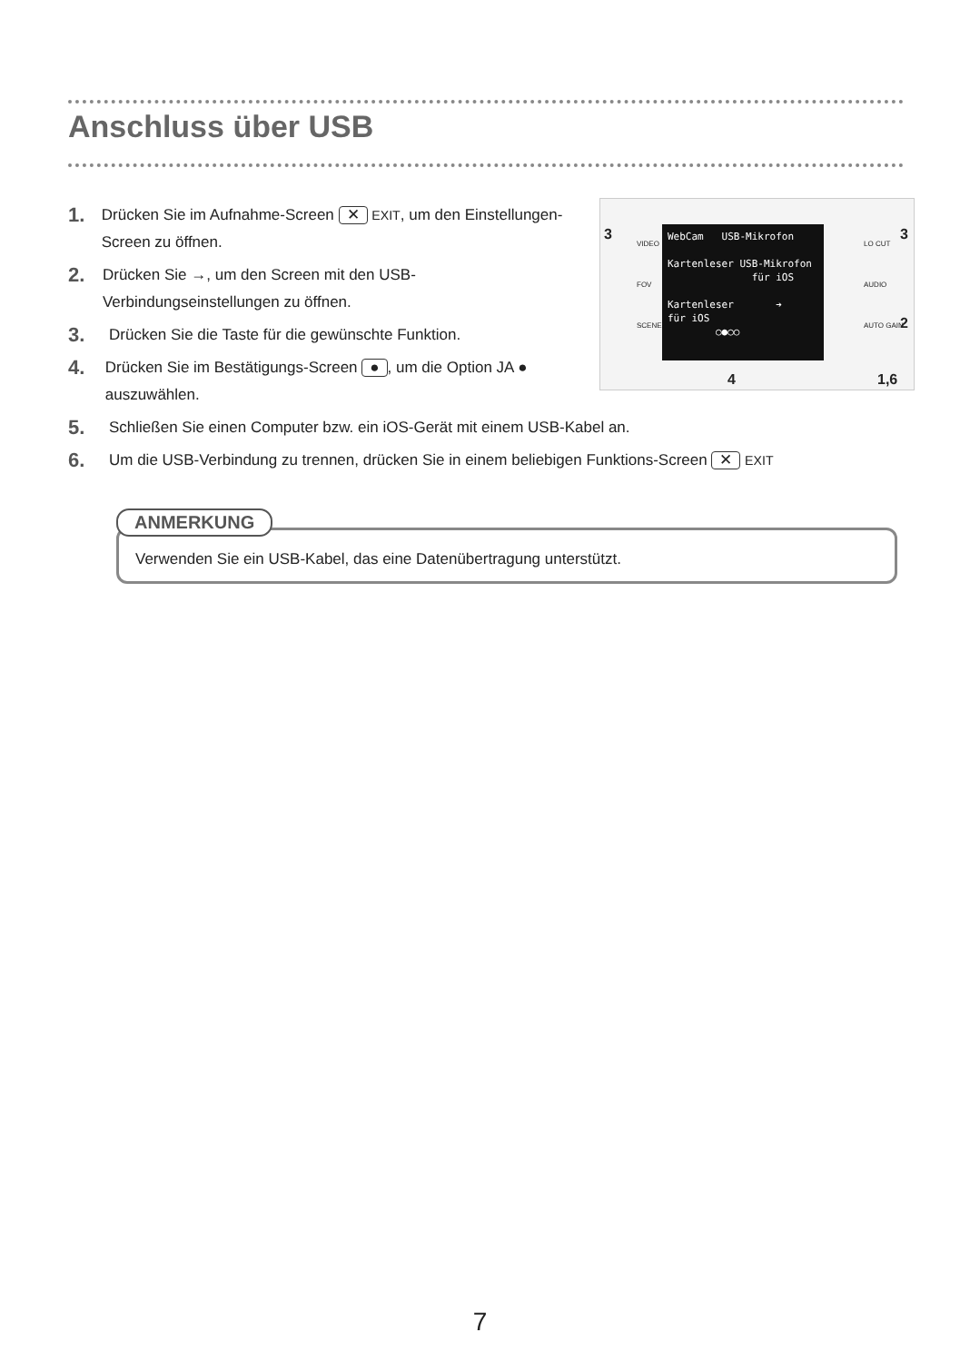Anschluss über USB
WebCam USB-Mikrofon
Kartenleser USB-Mikrofon
für iOS
Kartenleser ➔
für iOS
○●○○
3
VIDEO
FOV
SCENE
LO CUT
AUDIO
AUTO GAIN
3
2
4 1,6
1. Drücken Sie im Aufnahme-Screen ✕ EXIT, um den Einstellungen-Screen zu öffnen.
2. Drücken Sie →, um den Screen mit den USB-Verbindungseinstellungen zu öffnen.
3. Drücken Sie die Taste für die gewünschte Funktion.
4. Drücken Sie im Bestätigungs-Screen ●, um die Option JA ● auszuwählen.
5. Schließen Sie einen Computer bzw. ein iOS-Gerät mit einem USB-Kabel an.
6. Um die USB-Verbindung zu trennen, drücken Sie in einem beliebigen Funktions-Screen ✕ EXIT
ANMERKUNG
Verwenden Sie ein USB-Kabel, das eine Datenübertragung unterstützt.
7